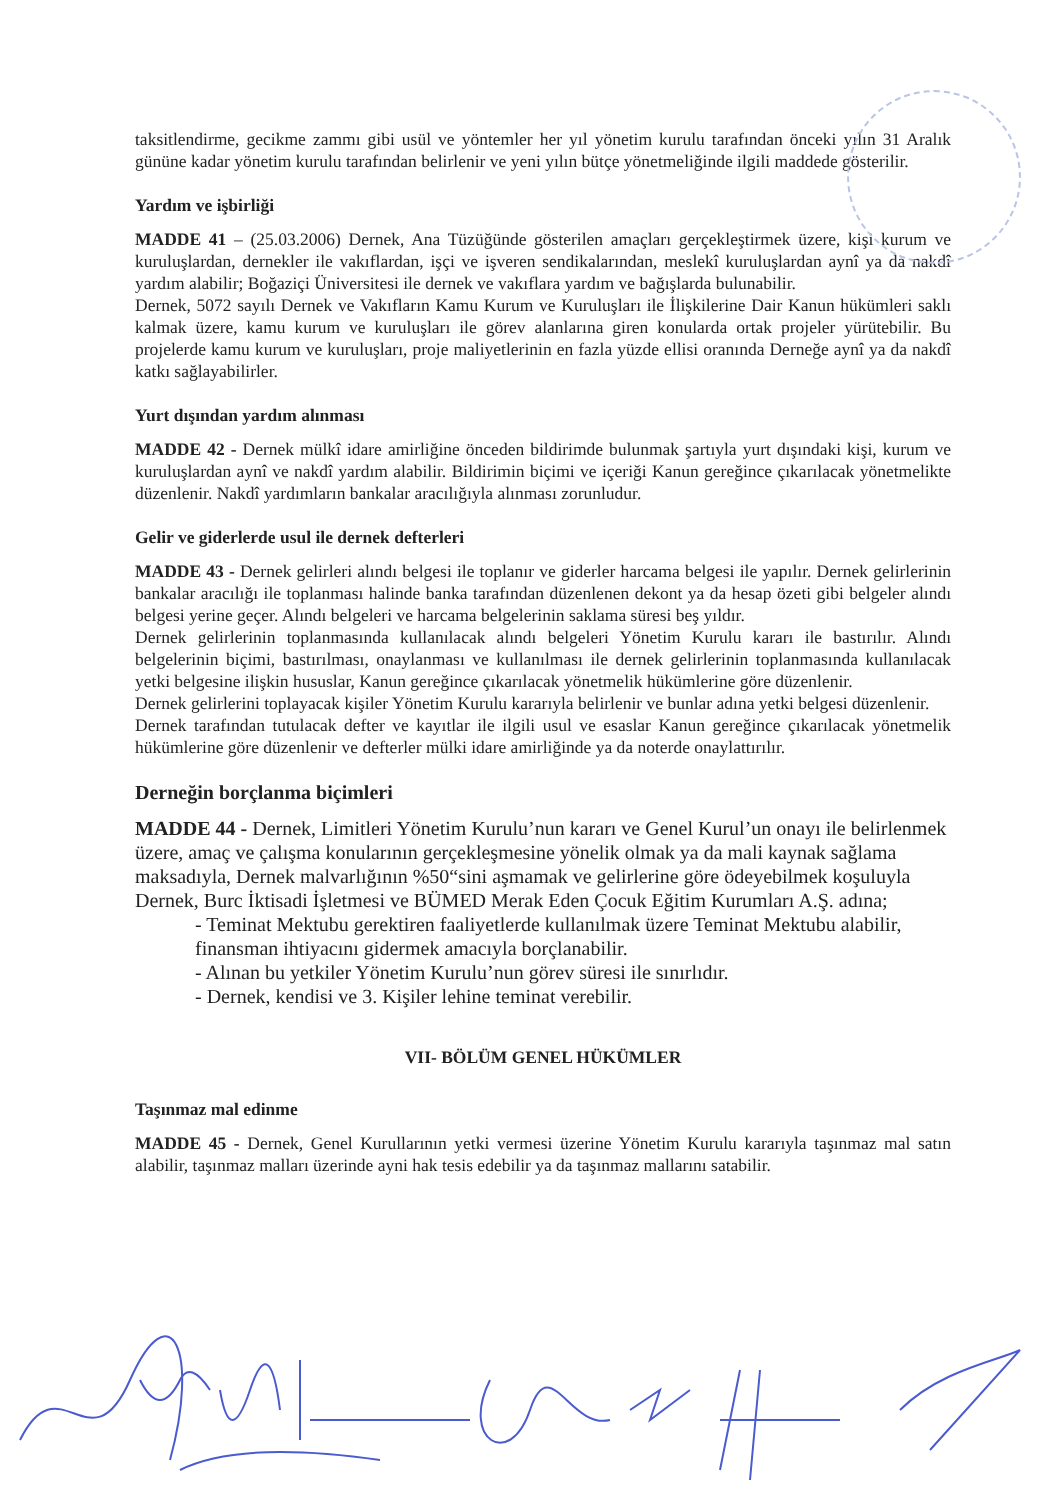taksitlendirme, gecikme zammı gibi usül ve yöntemler her yıl yönetim kurulu tarafından önceki yılın 31 Aralık gününe kadar yönetim kurulu tarafından belirlenir ve yeni yılın bütçe yönetmeliğinde ilgili maddede gösterilir.
Yardım ve işbirliği
MADDE 41 – (25.03.2006) Dernek, Ana Tüzüğünde gösterilen amaçları gerçekleştirmek üzere, kişi kurum ve kuruluşlardan, dernekler ile vakıflardan, işçi ve işveren sendikalarından, meslekî kuruluşlardan aynî ya da nakdî yardım alabilir; Boğaziçi Üniversitesi ile dernek ve vakıflara yardım ve bağışlarda bulunabilir.
Dernek, 5072 sayılı Dernek ve Vakıfların Kamu Kurum ve Kuruluşları ile İlişkilerine Dair Kanun hükümleri saklı kalmak üzere, kamu kurum ve kuruluşları ile görev alanlarına giren konularda ortak projeler yürütebilir. Bu projelerde kamu kurum ve kuruluşları, proje maliyetlerinin en fazla yüzde ellisi oranında Derneğe aynî ya da nakdî katkı sağlayabilirler.
Yurt dışından yardım alınması
MADDE 42 - Dernek mülkî idare amirliğine önceden bildirimde bulunmak şartıyla yurt dışındaki kişi, kurum ve kuruluşlardan aynî ve nakdî yardım alabilir. Bildirimin biçimi ve içeriği Kanun gereğince çıkarılacak yönetmelikte düzenlenir. Nakdî yardımların bankalar aracılığıyla alınması zorunludur.
Gelir ve giderlerde usul ile dernek defterleri
MADDE 43 - Dernek gelirleri alındı belgesi ile toplanır ve giderler harcama belgesi ile yapılır. Dernek gelirlerinin bankalar aracılığı ile toplanması halinde banka tarafından düzenlenen dekont ya da hesap özeti gibi belgeler alındı belgesi yerine geçer. Alındı belgeleri ve harcama belgelerinin saklama süresi beş yıldır.
Dernek gelirlerinin toplanmasında kullanılacak alındı belgeleri Yönetim Kurulu kararı ile bastırılır. Alındı belgelerinin biçimi, bastırılması, onaylanması ve kullanılması ile dernek gelirlerinin toplanmasında kullanılacak yetki belgesine ilişkin hususlar, Kanun gereğince çıkarılacak yönetmelik hükümlerine göre düzenlenir.
Dernek gelirlerini toplayacak kişiler Yönetim Kurulu kararıyla belirlenir ve bunlar adına yetki belgesi düzenlenir.
Dernek tarafından tutulacak defter ve kayıtlar ile ilgili usul ve esaslar Kanun gereğince çıkarılacak yönetmelik hükümlerine göre düzenlenir ve defterler mülki idare amirliğinde ya da noterde onaylattırılır.
Derneğin borçlanma biçimleri
MADDE 44 - Dernek, Limitleri Yönetim Kurulu’nun kararı ve Genel Kurul’un onayı ile belirlenmek üzere, amaç ve çalışma konularının gerçekleşmesine yönelik olmak ya da mali kaynak sağlama maksadıyla, Dernek malvarlığının %50“sini aşmamak ve gelirlerine göre ödeyebilmek koşuluyla Dernek, Burc İktisadi İşletmesi ve BÜMED Merak Eden Çocuk Eğitim Kurumları A.Ş. adına;
- Teminat Mektubu gerektiren faaliyetlerde kullanılmak üzere Teminat Mektubu alabilir, finansman ihtiyacını gidermek amacıyla borçlanabilir.
- Alınan bu yetkiler Yönetim Kurulu’nun görev süresi ile sınırlıdır.
- Dernek, kendisi ve 3. Kişiler lehine teminat verebilir.
VII- BÖLÜM GENEL HÜKÜMLER
Taşınmaz mal edinme
MADDE 45 - Dernek, Genel Kurullarının yetki vermesi üzerine Yönetim Kurulu kararıyla taşınmaz mal satın alabilir, taşınmaz malları üzerinde ayni hak tesis edebilir ya da taşınmaz mallarını satabilir.